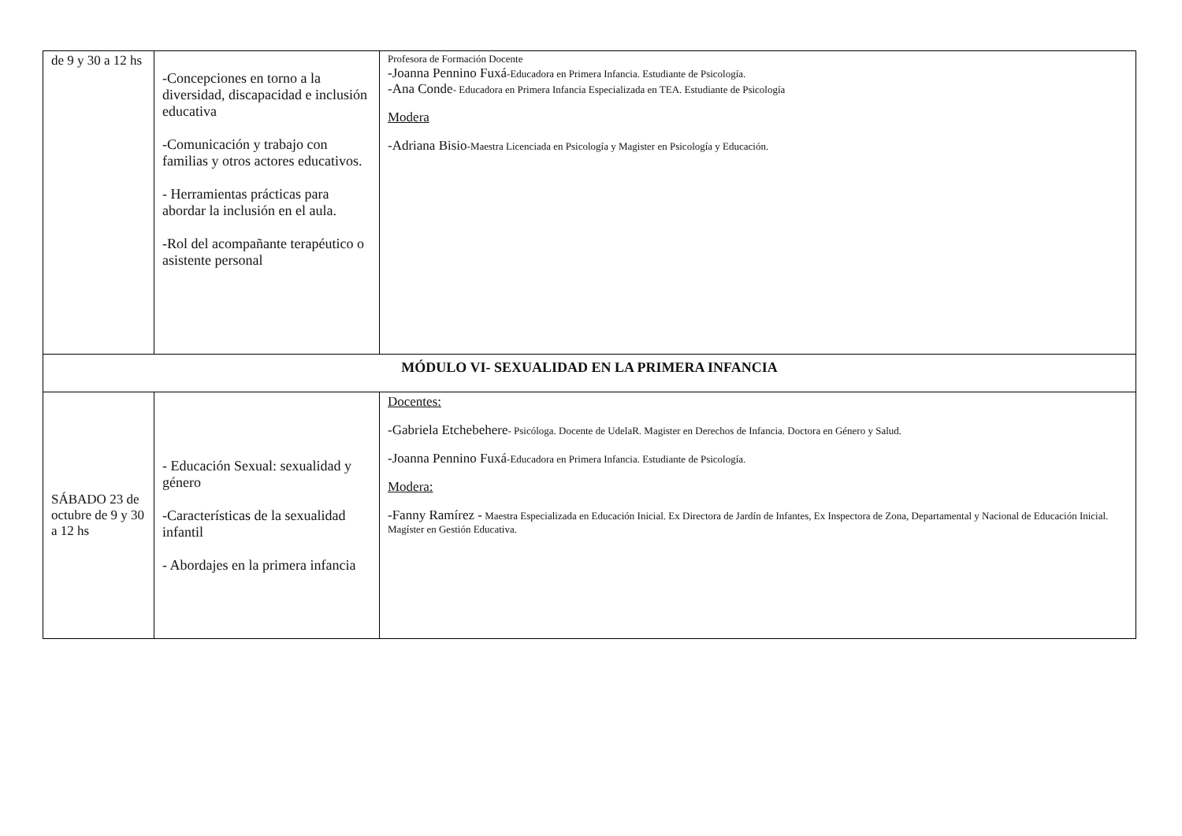| de 9 y 30 a 12 hs | -Concepciones en torno a la diversidad, discapacidad e inclusión educativa -Comunicación y trabajo con familias y otros actores educativos. - Herramientas prácticas para abordar la inclusión en el aula. -Rol del acompañante terapéutico o asistente personal | Profesora de Formación Docente -Joanna Pennino Fuxá -Educadora en Primera Infancia. Estudiante de Psicología. -Ana Conde - Educadora en Primera Infancia Especializada en TEA. Estudiante de Psicología Modera -Adriana Bisio -Maestra Licenciada en Psicología y Magister en Psicología y Educación. |
| MÓDULO VI- SEXUALIDAD EN LA PRIMERA INFANCIA | | |
| SÁBADO 23 de octubre de 9 y 30 a 12 hs | - Educación Sexual: sexualidad y género -Características de la sexualidad infantil - Abordajes en la primera infancia | Docentes: -Gabriela Etchebehere - Psicóloga. Docente de UdelaR. Magister en Derechos de Infancia. Doctora en Género y Salud. -Joanna Pennino Fuxá -Educadora en Primera Infancia. Estudiante de Psicología. Modera: -Fanny Ramírez - Maestra Especializada en Educación Inicial. Ex Directora de Jardín de Infantes, Ex Inspectora de Zona, Departamental y Nacional de Educación Inicial. Magíster en Gestión Educativa. |